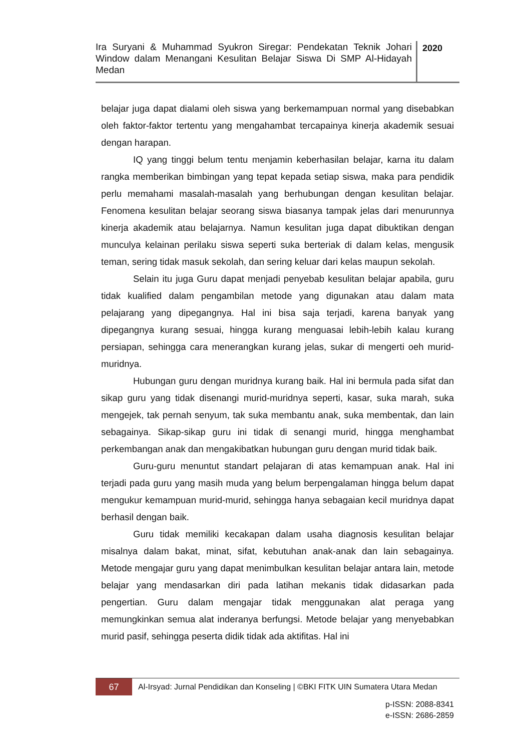Ira Suryani & Muhammad Syukron Siregar: Pendekatan Teknik Johari Window dalam Menangani Kesulitan Belajar Siswa Di SMP Al-Hidayah Medan
2020
belajar juga dapat dialami oleh siswa yang berkemampuan normal yang disebabkan oleh faktor-faktor tertentu yang mengahambat tercapainya kinerja akademik sesuai dengan harapan.
IQ yang tinggi belum tentu menjamin keberhasilan belajar, karna itu dalam rangka memberikan bimbingan yang tepat kepada setiap siswa, maka para pendidik perlu memahami masalah-masalah yang berhubungan dengan kesulitan belajar. Fenomena kesulitan belajar seorang siswa biasanya tampak jelas dari menurunnya kinerja akademik atau belajarnya. Namun kesulitan juga dapat dibuktikan dengan munculya kelainan perilaku siswa seperti suka berteriak di dalam kelas, mengusik teman, sering tidak masuk sekolah, dan sering keluar dari kelas maupun sekolah.
Selain itu juga Guru dapat menjadi penyebab kesulitan belajar apabila, guru tidak kualified dalam pengambilan metode yang digunakan atau dalam mata pelajarang yang dipegangnya. Hal ini bisa saja terjadi, karena banyak yang dipegangnya kurang sesuai, hingga kurang menguasai lebih-lebih kalau kurang persiapan, sehingga cara menerangkan kurang jelas, sukar di mengerti oeh murid-muridnya.
Hubungan guru dengan muridnya kurang baik. Hal ini bermula pada sifat dan sikap guru yang tidak disenangi murid-muridnya seperti, kasar, suka marah, suka mengejek, tak pernah senyum, tak suka membantu anak, suka membentak, dan lain sebagainya. Sikap-sikap guru ini tidak di senangi murid, hingga menghambat perkembangan anak dan mengakibatkan hubungan guru dengan murid tidak baik.
Guru-guru menuntut standart pelajaran di atas kemampuan anak. Hal ini terjadi pada guru yang masih muda yang belum berpengalaman hingga belum dapat mengukur kemampuan murid-murid, sehingga hanya sebagaian kecil muridnya dapat berhasil dengan baik.
Guru tidak memiliki kecakapan dalam usaha diagnosis kesulitan belajar misalnya dalam bakat, minat, sifat, kebutuhan anak-anak dan lain sebagainya. Metode mengajar guru yang dapat menimbulkan kesulitan belajar antara lain, metode belajar yang mendasarkan diri pada latihan mekanis tidak didasarkan pada pengertian. Guru dalam mengajar tidak menggunakan alat peraga yang memungkinkan semua alat inderanya berfungsi. Metode belajar yang menyebabkan murid pasif, sehingga peserta didik tidak ada aktifitas. Hal ini
67
Al-Irsyad: Jurnal Pendidikan dan Konseling | ©BKI FITK UIN Sumatera Utara Medan
p-ISSN: 2088-8341
e-ISSN: 2686-2859